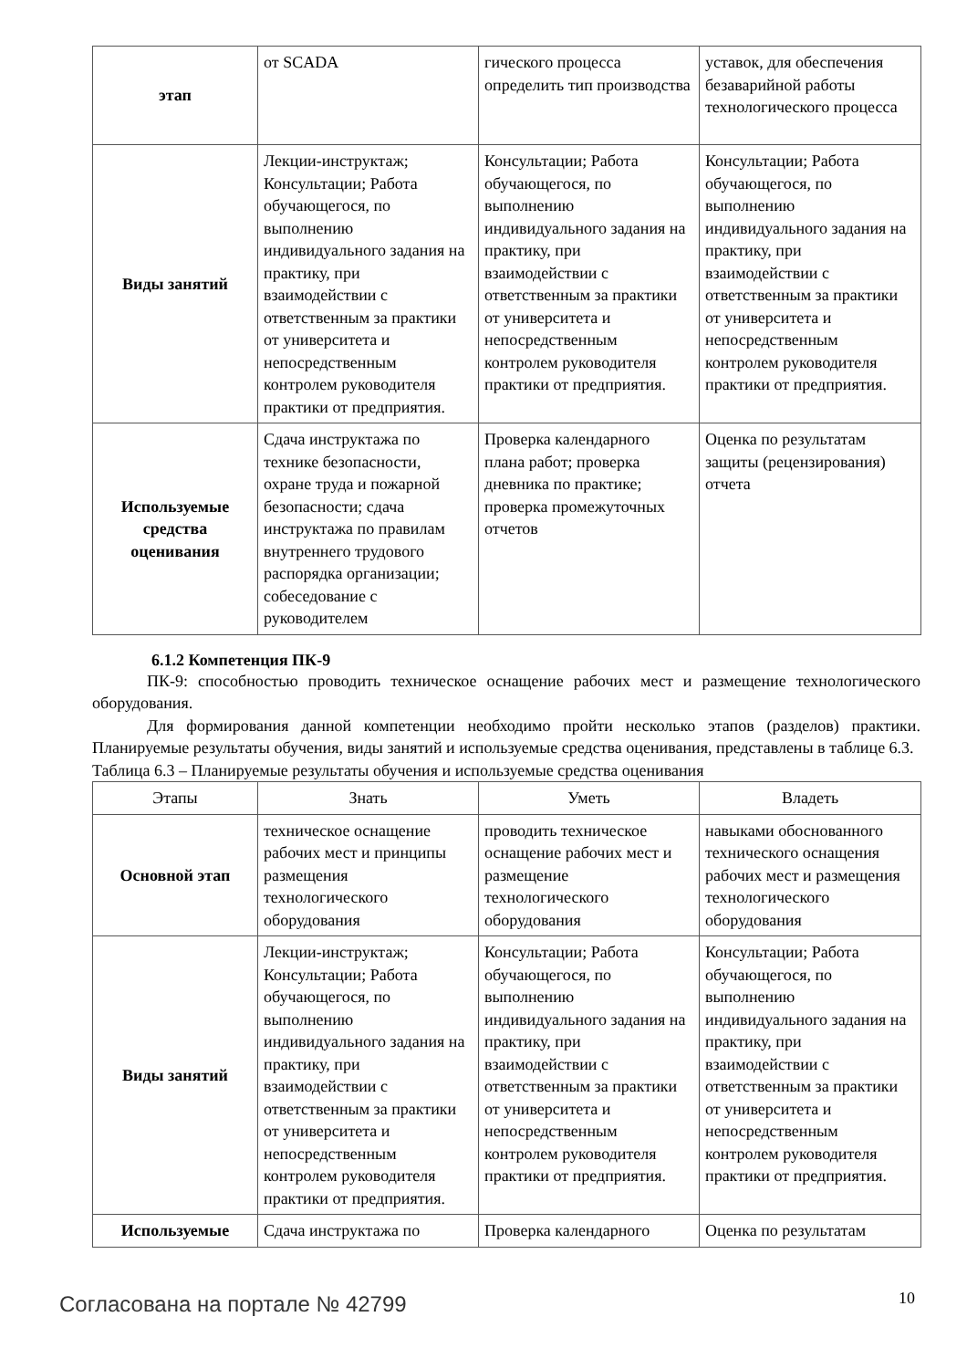| этап | от SCADA | гического процесса определить тип производства | уставок, для обеспечения безаварийной работы технологического процесса |
| Виды занятий | Лекции-инструктаж; Консультации; Работа обучающегося, по выполнению индивидуального задания на практику, при взаимодействии с ответственным за практики от университета и непосредственным контролем руководителя практики от предприятия. | Консультации; Работа обучающегося, по выполнению индивидуального задания на практику, при взаимодействии с ответственным за практики от университета и непосредственным контролем руководителя практики от предприятия. | Консультации; Работа обучающегося, по выполнению индивидуального задания на практику, при взаимодействии с ответственным за практики от университета и непосредственным контролем руководителя практики от предприятия. |
| Используемые средства оценивания | Сдача инструктажа по технике безопасности, охране труда и пожарной безопасности; сдача инструктажа по правилам внутреннего трудового распорядка организации; собеседование с руководителем | Проверка календарного плана работ; проверка дневника по практике; проверка промежуточных отчетов | Оценка по результатам защиты (рецензирования) отчета |
6.1.2 Компетенция ПК-9
ПК-9: способностью проводить техническое оснащение рабочих мест и размещение технологического оборудования.
Для формирования данной компетенции необходимо пройти несколько этапов (разделов) практики. Планируемые результаты обучения, виды занятий и используемые средства оценивания, представлены в таблице 6.3.
Таблица 6.3 – Планируемые результаты обучения и используемые средства оценивания
| Этапы | Знать | Уметь | Владеть |
| --- | --- | --- | --- |
| Основной этап | техническое оснащение рабочих мест и принципы размещения технологического оборудования | проводить техническое оснащение рабочих мест и размещение технологического оборудования | навыками обоснованного технического оснащения рабочих мест и размещения технологического оборудования |
| Виды занятий | Лекции-инструктаж; Консультации; Работа обучающегося, по выполнению индивидуального задания на практику, при взаимодействии с ответственным за практики от университета и непосредственным контролем руководителя практики от предприятия. | Консультации; Работа обучающегося, по выполнению индивидуального задания на практику, при взаимодействии с ответственным за практики от университета и непосредственным контролем руководителя практики от предприятия. | Консультации; Работа обучающегося, по выполнению индивидуального задания на практику, при взаимодействии с ответственным за практики от университета и непосредственным контролем руководителя практики от предприятия. |
| Используемые | Сдача инструктажа по | Проверка календарного | Оценка по результатам |
Согласована на портале № 42799 10